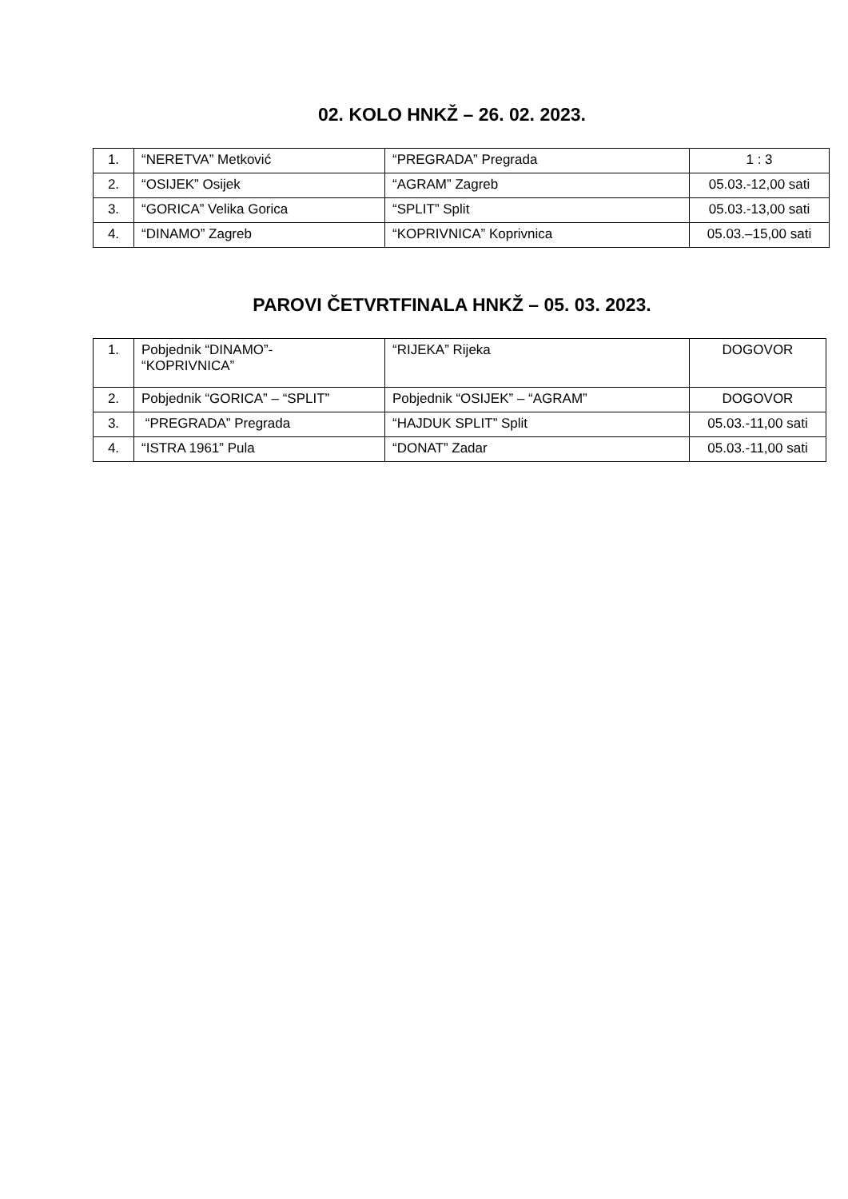02. KOLO HNKŽ – 26. 02. 2023.
| 1. | “NERETVA” Metković | “PREGRADA” Pregrada | 1 : 3 |
| 2. | “OSIJEK” Osijek | “AGRAM” Zagreb | 05.03.-12,00 sati |
| 3. | “GORICA” Velika Gorica | “SPLIT” Split | 05.03.-13,00 sati |
| 4. | “DINAMO” Zagreb | “KOPRIVNICA” Koprivnica | 05.03.–15,00 sati |
PAROVI ČETVRTFINALA HNKŽ – 05. 03. 2023.
| 1. | Pobjednik “DINAMO”- “KOPRIVNICA” | “RIJEKA” Rijeka | DOGOVOR |
| 2. | Pobjednik “GORICA” – “SPLIT” | Pobjednik “OSIJEK” – “AGRAM” | DOGOVOR |
| 3. | “PREGRADA” Pregrada | “HAJDUK SPLIT” Split | 05.03.-11,00 sati |
| 4. | “ISTRA 1961” Pula | “DONAT” Zadar | 05.03.-11,00 sati |